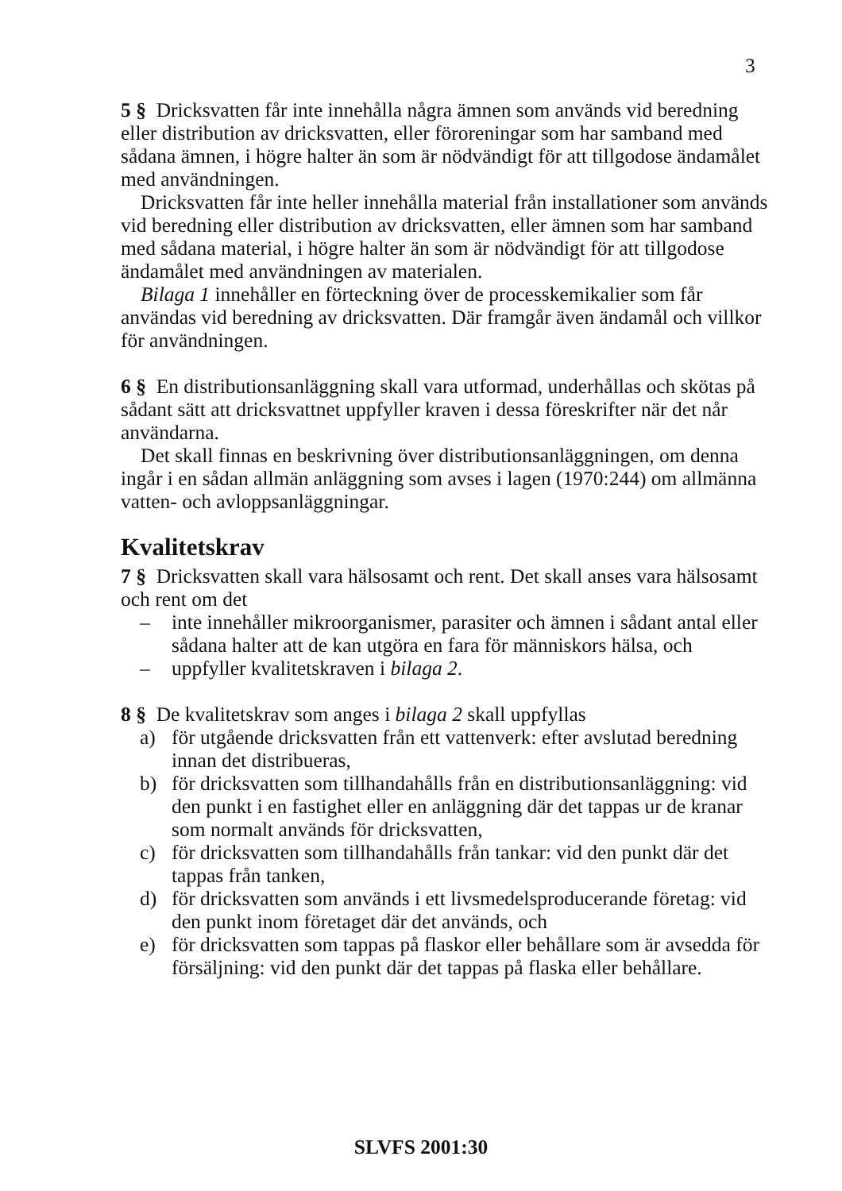3
5 § Dricksvatten får inte innehålla några ämnen som används vid beredning eller distribution av dricksvatten, eller föroreningar som har samband med sådana ämnen, i högre halter än som är nödvändigt för att tillgodose ändamålet med användningen.
Dricksvatten får inte heller innehålla material från installationer som används vid beredning eller distribution av dricksvatten, eller ämnen som har samband med sådana material, i högre halter än som är nödvändigt för att tillgodose ändamålet med användningen av materialen.
Bilaga 1 innehåller en förteckning över de processkemikalier som får användas vid beredning av dricksvatten. Där framgår även ändamål och villkor för användningen.
6 § En distributionsanläggning skall vara utformad, underhållas och skötas på sådant sätt att dricksvattnet uppfyller kraven i dessa föreskrifter när det når användarna.
Det skall finnas en beskrivning över distributionsanläggningen, om denna ingår i en sådan allmän anläggning som avses i lagen (1970:244) om allmänna vatten- och avloppsanläggningar.
Kvalitetskrav
7 § Dricksvatten skall vara hälsosamt och rent. Det skall anses vara hälsosamt och rent om det
– inte innehåller mikroorganismer, parasiter och ämnen i sådant antal eller sådana halter att de kan utgöra en fara för människors hälsa, och
– uppfyller kvalitetskraven i bilaga 2.
8 § De kvalitetskrav som anges i bilaga 2 skall uppfyllas
a) för utgående dricksvatten från ett vattenverk: efter avslutad beredning innan det distribueras,
b) för dricksvatten som tillhandahålls från en distributionsanläggning: vid den punkt i en fastighet eller en anläggning där det tappas ur de kranar som normalt används för dricksvatten,
c) för dricksvatten som tillhandahålls från tankar: vid den punkt där det tappas från tanken,
d) för dricksvatten som används i ett livsmedelsproducerande företag: vid den punkt inom företaget där det används, och
e) för dricksvatten som tappas på flaskor eller behållare som är avsedda för försäljning: vid den punkt där det tappas på flaska eller behållare.
SLVFS 2001:30